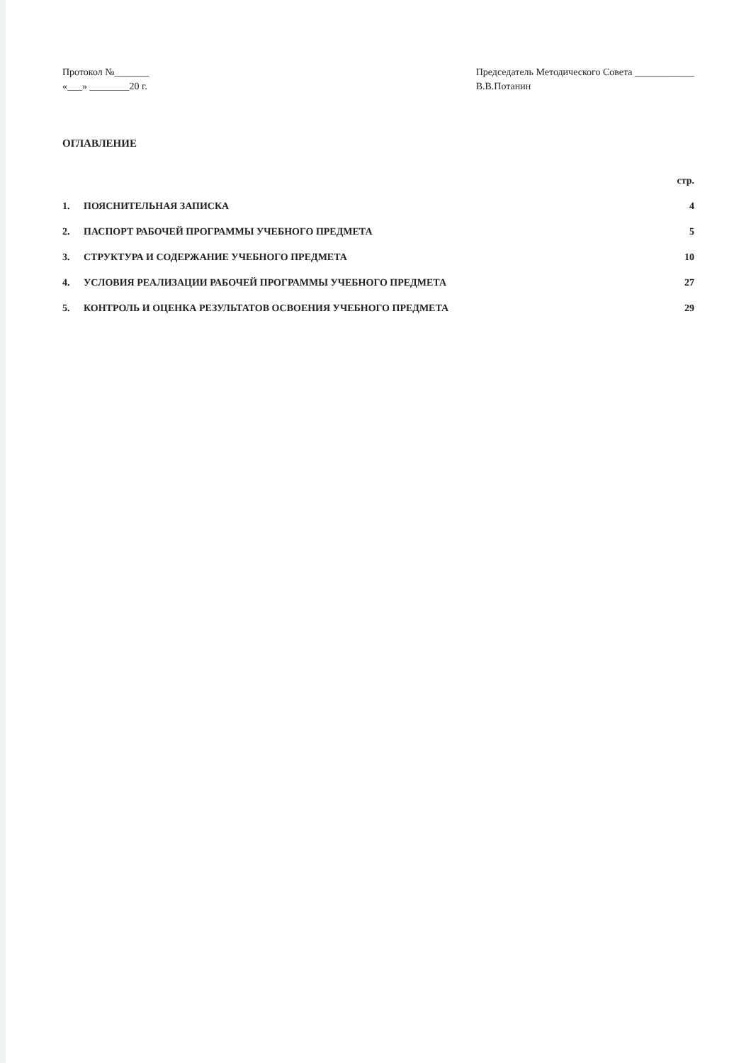Протокол №_______
«___» ________20 г.
Председатель Методического Совета ____________
В.В.Потанин
ОГЛАВЛЕНИЕ
| | | стр. |
| 1. | ПОЯСНИТЕЛЬНАЯ ЗАПИСКА | 4 |
| 2. | ПАСПОРТ РАБОЧЕЙ ПРОГРАММЫ УЧЕБНОГО ПРЕДМЕТА | 5 |
| 3. | СТРУКТУРА И СОДЕРЖАНИЕ УЧЕБНОГО ПРЕДМЕТА | 10 |
| 4. | УСЛОВИЯ РЕАЛИЗАЦИИ РАБОЧЕЙ ПРОГРАММЫ УЧЕБНОГО ПРЕДМЕТА | 27 |
| 5. | КОНТРОЛЬ И ОЦЕНКА РЕЗУЛЬТАТОВ ОСВОЕНИЯ УЧЕБНОГО ПРЕДМЕТА | 29 |